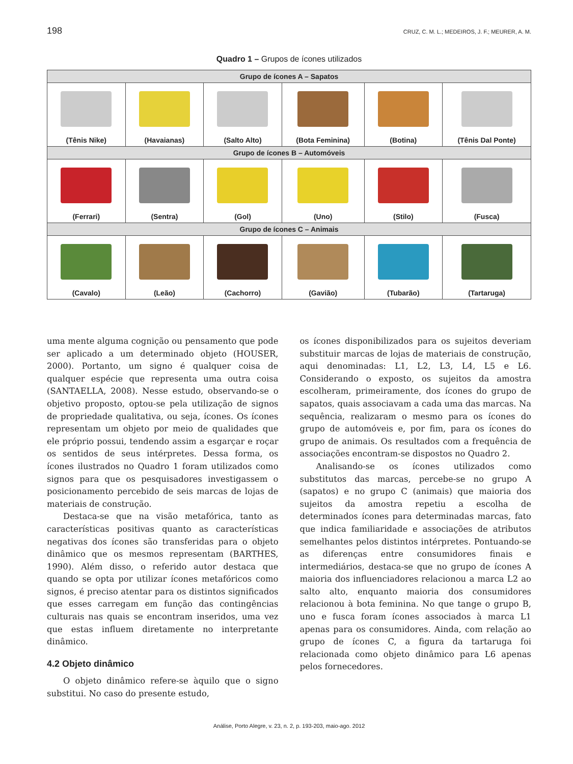198 CRUZ, C. M. L.; MEDEIROS, J. F.; MEURER, A. M.
Quadro 1 – Grupos de ícones utilizados
| Grupo de ícones A – Sapatos | | | | | |
| --- | --- | --- | --- | --- | --- |
| (Tênis Nike) | (Havaianas) | (Salto Alto) | (Bota Feminina) | (Botina) | (Tênis Dal Ponte) |
| Grupo de ícones B – Automóveis | | | | | |
| (Ferrari) | (Sentra) | (Gol) | (Uno) | (Stilo) | (Fusca) |
| Grupo de ícones C – Animais | | | | | |
| (Cavalo) | (Leão) | (Cachorro) | (Gavião) | (Tubarão) | (Tartaruga) |
uma mente alguma cognição ou pensamento que pode ser aplicado a um determinado objeto (HOUSER, 2000). Portanto, um signo é qualquer coisa de qualquer espécie que representa uma outra coisa (SANTAELLA, 2008). Nesse estudo, observando-se o objetivo proposto, optou-se pela utilização de signos de propriedade qualitativa, ou seja, ícones. Os ícones representam um objeto por meio de qualidades que ele próprio possui, tendendo assim a esgarçar e roçar os sentidos de seus intérpretes. Dessa forma, os ícones ilustrados no Quadro 1 foram utilizados como signos para que os pesquisadores investigassem o posicionamento percebido de seis marcas de lojas de materiais de construção.
Destaca-se que na visão metafórica, tanto as características positivas quanto as características negativas dos ícones são transferidas para o objeto dinâmico que os mesmos representam (BARTHES, 1990). Além disso, o referido autor destaca que quando se opta por utilizar ícones metafóricos como signos, é preciso atentar para os distintos significados que esses carregam em função das contingências culturais nas quais se encontram inseridos, uma vez que estas influem diretamente no interpretante dinâmico.
4.2 Objeto dinâmico
O objeto dinâmico refere-se àquilo que o signo substitui. No caso do presente estudo,
os ícones disponibilizados para os sujeitos deveriam substituir marcas de lojas de materiais de construção, aqui denominadas: L1, L2, L3, L4, L5 e L6. Considerando o exposto, os sujeitos da amostra escolheram, primeiramente, dos ícones do grupo de sapatos, quais associavam a cada uma das marcas. Na sequência, realizaram o mesmo para os ícones do grupo de automóveis e, por fim, para os ícones do grupo de animais. Os resultados com a frequência de associações encontram-se dispostos no Quadro 2.
Analisando-se os ícones utilizados como substitutos das marcas, percebe-se no grupo A (sapatos) e no grupo C (animais) que maioria dos sujeitos da amostra repetiu a escolha de determinados ícones para determinadas marcas, fato que indica familiaridade e associações de atributos semelhantes pelos distintos intérpretes. Pontuando-se as diferenças entre consumidores finais e intermediários, destaca-se que no grupo de ícones A maioria dos influenciadores relacionou a marca L2 ao salto alto, enquanto maioria dos consumidores relacionou à bota feminina. No que tange o grupo B, uno e fusca foram ícones associados à marca L1 apenas para os consumidores. Ainda, com relação ao grupo de ícones C, a figura da tartaruga foi relacionada como objeto dinâmico para L6 apenas pelos fornecedores.
Análise, Porto Alegre, v. 23, n. 2, p. 193-203, maio-ago. 2012